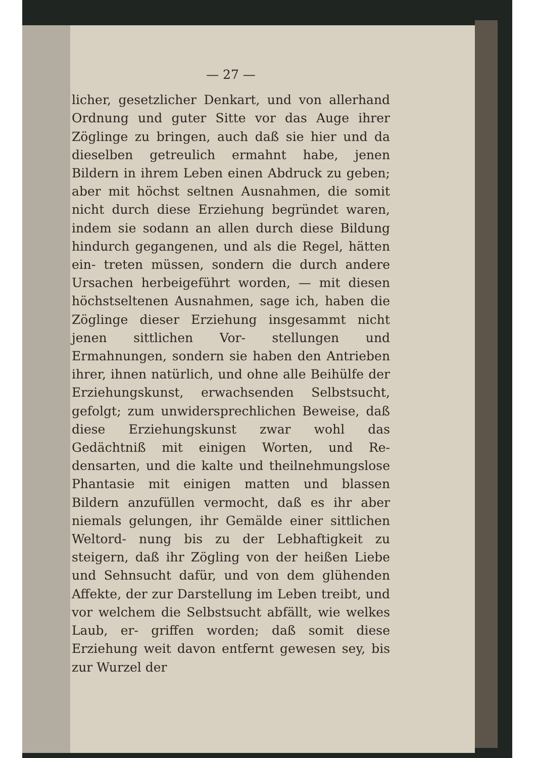— 27 —
licher, gesetzlicher Denkart, und von allerhand Ordnung und guter Sitte vor das Auge ihrer Zöglinge zu bringen, auch daß sie hier und da dieselben getreulich ermahnt habe, jenen Bildern in ihrem Leben einen Abdruck zu geben; aber mit höchst seltnen Ausnahmen, die somit nicht durch diese Erziehung begründet waren, indem sie sodann an allen durch diese Bildung hindurch gegangenen, und als die Regel, hätten ein- treten müssen, sondern die durch andere Ursachen herbeigeführt worden, — mit diesen höchstseltenen Ausnahmen, sage ich, haben die Zöglinge dieser Erziehung insgesammt nicht jenen sittlichen Vor- stellungen und Ermahnungen, sondern sie haben den Antrieben ihrer, ihnen natürlich, und ohne alle Beihülfe der Erziehungskunst, erwachsenden Selbstsucht, gefolgt; zum unwidersprechlichen Beweise, daß diese Erziehungskunst zwar wohl das Gedächtniß mit einigen Worten, und Re- densarten, und die kalte und theilnehmungslose Phantasie mit einigen matten und blassen Bildern anzufüllen vermocht, daß es ihr aber niemals gelungen, ihr Gemälde einer sittlichen Weltord- nung bis zu der Lebhaftigkeit zu steigern, daß ihr Zögling von der heißen Liebe und Sehnsucht dafür, und von dem glühenden Affekte, der zur Darstellung im Leben treibt, und vor welchem die Selbstsucht abfällt, wie welkes Laub, er- griffen worden; daß somit diese Erziehung weit davon entfernt gewesen sey, bis zur Wurzel der